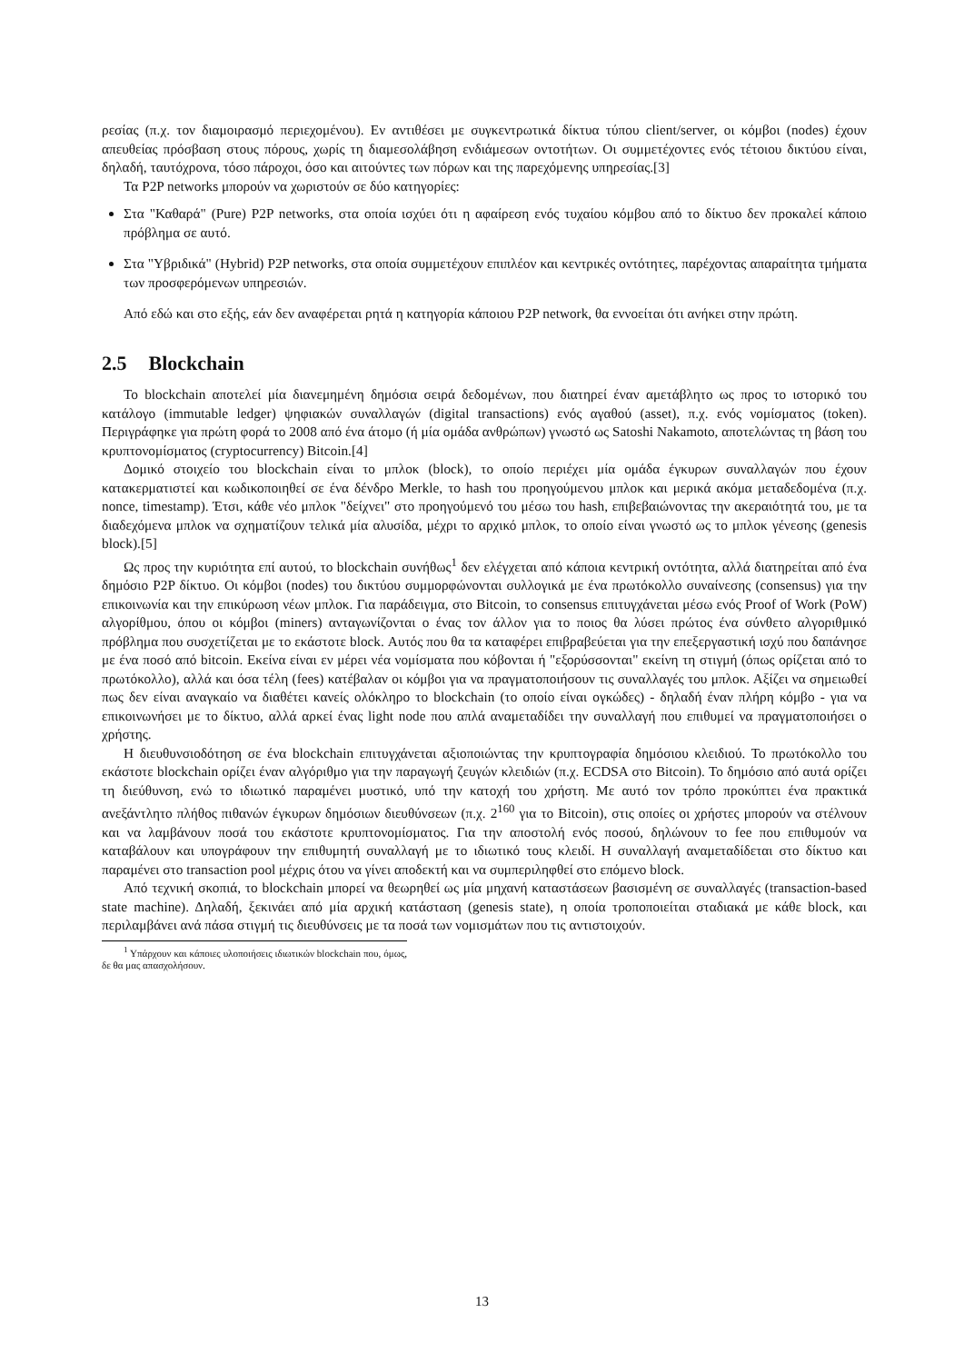ρεσίας (π.χ. τον διαμοιρασμό περιεχομένου). Εν αντιθέσει με συγκεντρωτικά δίκτυα τύπου client/server, οι κόμβοι (nodes) έχουν απευθείας πρόσβαση στους πόρους, χωρίς τη διαμεσολάβηση ενδιάμεσων οντοτήτων. Οι συμμετέχοντες ενός τέτοιου δικτύου είναι, δηλαδή, ταυτόχρονα, τόσο πάροχοι, όσο και αιτούντες των πόρων και της παρεχόμενης υπηρεσίας.[3]
Τα P2P networks μπορούν να χωριστούν σε δύο κατηγορίες:
Στα "Καθαρά" (Pure) P2P networks, στα οποία ισχύει ότι η αφαίρεση ενός τυχαίου κόμβου από το δίκτυο δεν προκαλεί κάποιο πρόβλημα σε αυτό.
Στα "Υβριδικά" (Hybrid) P2P networks, στα οποία συμμετέχουν επιπλέον και κεντρικές οντότητες, παρέχοντας απαραίτητα τμήματα των προσφερόμενων υπηρεσιών.
Από εδώ και στο εξής, εάν δεν αναφέρεται ρητά η κατηγορία κάποιου P2P network, θα εννοείται ότι ανήκει στην πρώτη.
2.5 Blockchain
Το blockchain αποτελεί μία διανεμημένη δημόσια σειρά δεδομένων, που διατηρεί έναν αμετάβλητο ως προς το ιστορικό του κατάλογο (immutable ledger) ψηφιακών συναλλαγών (digital transactions) ενός αγαθού (asset), π.χ. ενός νομίσματος (token). Περιγράφηκε για πρώτη φορά το 2008 από ένα άτομο (ή μία ομάδα ανθρώπων) γνωστό ως Satoshi Nakamoto, αποτελώντας τη βάση του κρυπτονομίσματος (cryptocurrency) Bitcoin.[4]
Δομικό στοιχείο του blockchain είναι το μπλοκ (block), το οποίο περιέχει μία ομάδα έγκυρων συναλλαγών που έχουν κατακερματιστεί και κωδικοποιηθεί σε ένα δένδρο Merkle, το hash του προηγούμενου μπλοκ και μερικά ακόμα μεταδεδομένα (π.χ. nonce, timestamp). Έτσι, κάθε νέο μπλοκ "δείχνει" στο προηγούμενό του μέσω του hash, επιβεβαιώνοντας την ακεραιότητά του, με τα διαδεχόμενα μπλοκ να σχηματίζουν τελικά μία αλυσίδα, μέχρι το αρχικό μπλοκ, το οποίο είναι γνωστό ως το μπλοκ γένεσης (genesis block).[5]
Ως προς την κυριότητα επί αυτού, το blockchain συνήθως<sup>1</sup> δεν ελέγχεται από κάποια κεντρική οντότητα, αλλά διατηρείται από ένα δημόσιο P2P δίκτυο. Οι κόμβοι (nodes) του δικτύου συμμορφώνονται συλλογικά με ένα πρωτόκολλο συναίνεσης (consensus) για την επικοινωνία και την επικύρωση νέων μπλοκ. Για παράδειγμα, στο Bitcoin, το consensus επιτυγχάνεται μέσω ενός Proof of Work (PoW) αλγορίθμου, όπου οι κόμβοι (miners) ανταγωνίζονται ο ένας τον άλλον για το ποιος θα λύσει πρώτος ένα σύνθετο αλγοριθμικό πρόβλημα που συσχετίζεται με το εκάστοτε block. Αυτός που θα τα καταφέρει επιβραβεύεται για την επεξεργαστική ισχύ που δαπάνησε με ένα ποσό από bitcoin. Εκείνα είναι εν μέρει νέα νομίσματα που κόβονται ή "εξορύσσονται" εκείνη τη στιγμή (όπως ορίζεται από το πρωτόκολλο), αλλά και όσα τέλη (fees) κατέβαλαν οι κόμβοι για να πραγματοποιήσουν τις συναλλαγές του μπλοκ. Αξίζει να σημειωθεί πως δεν είναι αναγκαίο να διαθέτει κανείς ολόκληρο το blockchain (το οποίο είναι ογκώδες) - δηλαδή έναν πλήρη κόμβο - για να επικοινωνήσει με το δίκτυο, αλλά αρκεί ένας light node που απλά αναμεταδίδει την συναλλαγή που επιθυμεί να πραγματοποιήσει ο χρήστης.
Η διευθυνσιοδότηση σε ένα blockchain επιτυγχάνεται αξιοποιώντας την κρυπτογραφία δημόσιου κλειδιού. Το πρωτόκολλο του εκάστοτε blockchain ορίζει έναν αλγόριθμο για την παραγωγή ζευγών κλειδιών (π.χ. ECDSA στο Bitcoin). Το δημόσιο από αυτά ορίζει τη διεύθυνση, ενώ το ιδιωτικό παραμένει μυστικό, υπό την κατοχή του χρήστη. Με αυτό τον τρόπο προκύπτει ένα πρακτικά ανεξάντλητο πλήθος πιθανών έγκυρων δημόσιων διευθύνσεων (π.χ. 2<sup>160</sup> για το Bitcoin), στις οποίες οι χρήστες μπορούν να στέλνουν και να λαμβάνουν ποσά του εκάστοτε κρυπτονομίσματος. Για την αποστολή ενός ποσού, δηλώνουν το fee που επιθυμούν να καταβάλουν και υπογράφουν την επιθυμητή συναλλαγή με το ιδιωτικό τους κλειδί. Η συναλλαγή αναμεταδίδεται στο δίκτυο και παραμένει στο transaction pool μέχρις ότου να γίνει αποδεκτή και να συμπεριληφθεί στο επόμενο block.
Από τεχνική σκοπιά, το blockchain μπορεί να θεωρηθεί ως μία μηχανή καταστάσεων βασισμένη σε συναλλαγές (transaction-based state machine). Δηλαδή, ξεκινάει από μία αρχική κατάσταση (genesis state), η οποία τροποποιείται σταδιακά με κάθε block, και περιλαμβάνει ανά πάσα στιγμή τις διευθύνσεις με τα ποσά των νομισμάτων που τις αντιστοιχούν.
<sup>1</sup> Υπάρχουν και κάποιες υλοποιήσεις ιδιωτικών blockchain που, όμως, δε θα μας απασχολήσουν.
13